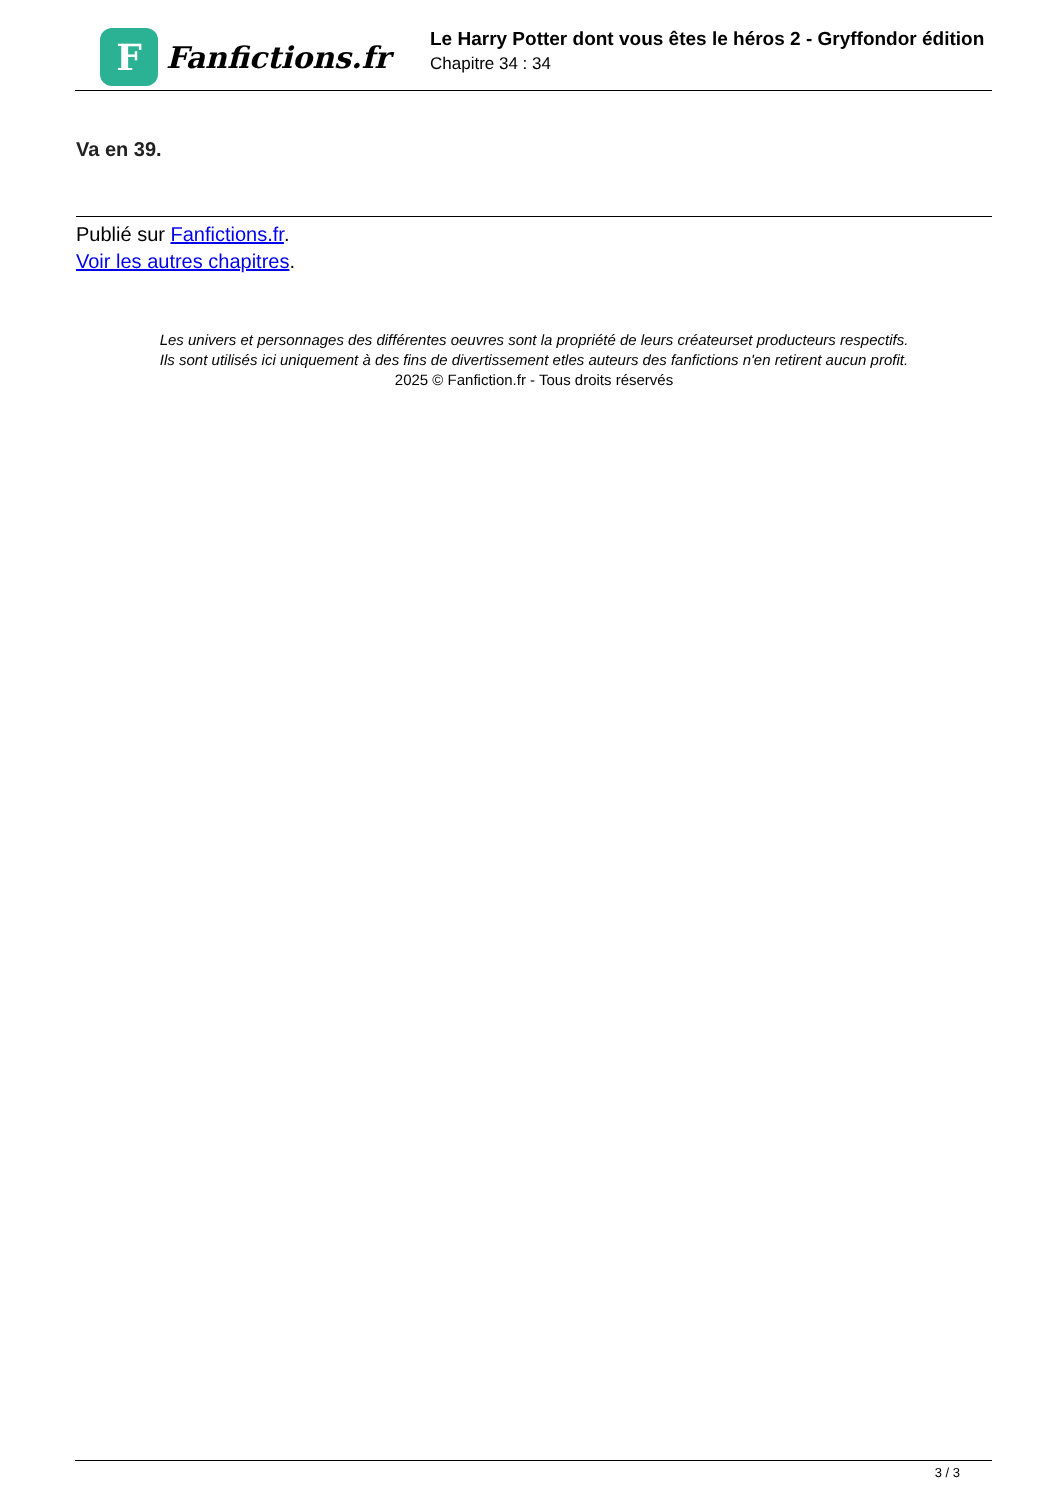F
Fanfictions.fr
Le Harry Potter dont vous êtes le héros 2 - Gryffondor édition
Chapitre 34 : 34
Va en 39.
Publié sur Fanfictions.fr.
Voir les autres chapitres.
Les univers et personnages des différentes oeuvres sont la propriété de leurs créateurset producteurs respectifs.
Ils sont utilisés ici uniquement à des fins de divertissement etles auteurs des fanfictions n'en retirent aucun profit.
2025 © Fanfiction.fr - Tous droits réservés
3 / 3